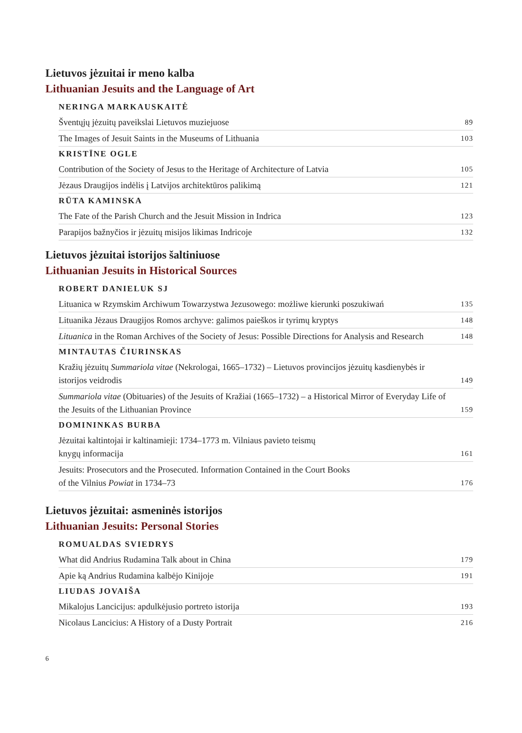Lietuvos jėzuitai ir meno kalba
Lithuanian Jesuits and the Language of Art
NERINGA MARKAUSKAITĖ
Šventųjų jėzuitų paveikslai Lietuvos muziejuose 89
The Images of Jesuit Saints in the Museums of Lithuania 103
KRISTĪNE OGLE
Contribution of the Society of Jesus to the Heritage of Architecture of Latvia 105
Jėzaus Draugijos indėlis į Latvijos architektūros palikimą 121
RŪTA KAMINSKA
The Fate of the Parish Church and the Jesuit Mission in Indrica 123
Parapijos bažnyčios ir jėzuitų misijos likimas Indricoje 132
Lietuvos jėzuitai istorijos šaltiniuose
Lithuanian Jesuits in Historical Sources
ROBERT DANIELUK SJ
Lituanica w Rzymskim Archiwum Towarzystwa Jezusowego: możliwe kierunki poszukiwań 135
Lituanika Jėzaus Draugijos Romos archyve: galimos paieškos ir tyrimų kryptys 148
Lituanica in the Roman Archives of the Society of Jesus: Possible Directions for Analysis and Research 148
MINTAUTAS ČIURINSKAS
Kražių jėzuitų Summariola vitae (Nekrologai, 1665–1732) – Lietuvos provincijos jėzuitų kasdienybės ir istorijos veidrodis 149
Summariola vitae (Obituaries) of the Jesuits of Kražiai (1665–1732) – a Historical Mirror of Everyday Life of the Jesuits of the Lithuanian Province 159
DOMININKAS BURBA
Jėzuitai kaltintojai ir kaltinamieji: 1734–1773 m. Vilniaus pavieto teismų
knygų informacija 161
Jesuits: Prosecutors and the Prosecuted. Information Contained in the Court Books
of the Vilnius Powiat in 1734–73 176
Lietuvos jėzuitai: asmeninės istorijos
Lithuanian Jesuits: Personal Stories
ROMUALDAS SVIEDRYS
What did Andrius Rudamina Talk about in China 179
Apie ką Andrius Rudamina kalbėjo Kinijoje 191
LIUDAS JOVAIŠA
Mikalojus Lancicijus: apdulkėjusio portreto istorija 193
Nicolaus Lancicius: A History of a Dusty Portrait 216
6